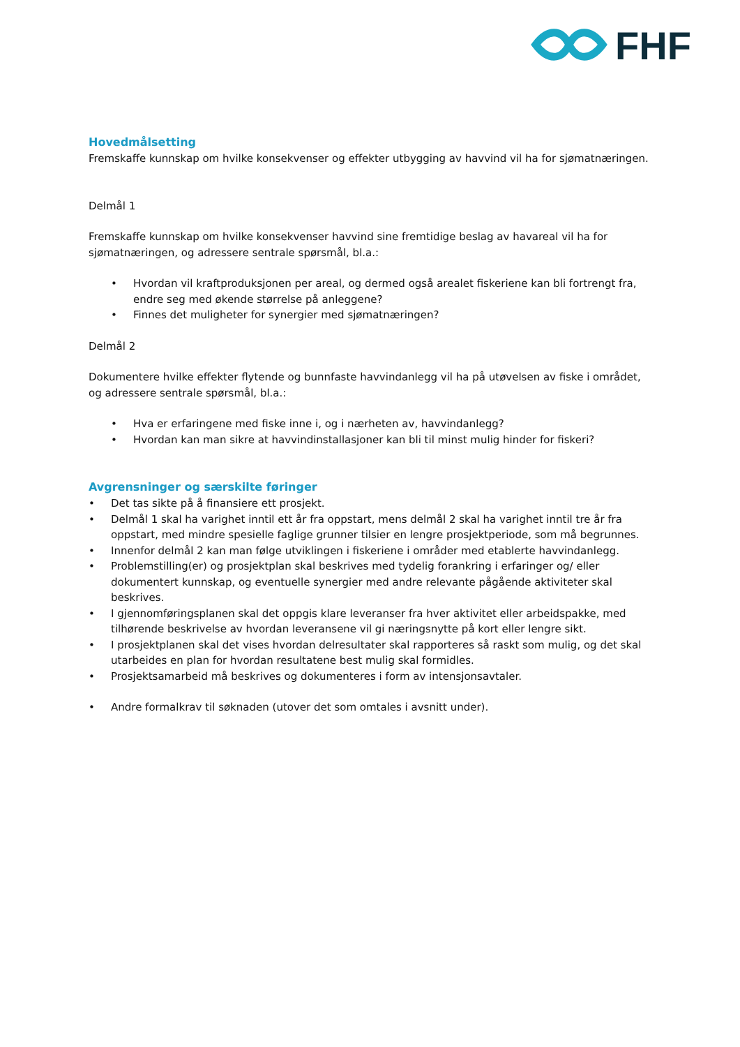FHF
Hovedmålsetting
Fremskaffe kunnskap om hvilke konsekvenser og effekter utbygging av havvind vil ha for sjømatnæringen.
Delmål 1
Fremskaffe kunnskap om hvilke konsekvenser havvind sine fremtidige beslag av havareal vil ha for sjømatnæringen, og adressere sentrale spørsmål, bl.a.:
• Hvordan vil kraftproduksjonen per areal, og dermed også arealet fiskeriene kan bli fortrengt fra, endre seg med økende størrelse på anleggene?
• Finnes det muligheter for synergier med sjømatnæringen?
Delmål 2
Dokumentere hvilke effekter flytende og bunnfaste havvindanlegg vil ha på utøvelsen av fiske i området, og adressere sentrale spørsmål, bl.a.:
• Hva er erfaringene med fiske inne i, og i nærheten av, havvindanlegg?
• Hvordan kan man sikre at havvindinstallasjoner kan bli til minst mulig hinder for fiskeri?
Avgrensninger og særskilte føringer
• Det tas sikte på å finansiere ett prosjekt.
• Delmål 1 skal ha varighet inntil ett år fra oppstart, mens delmål 2 skal ha varighet inntil tre år fra oppstart, med mindre spesielle faglige grunner tilsier en lengre prosjektperiode, som må begrunnes.
• Innenfor delmål 2 kan man følge utviklingen i fiskeriene i områder med etablerte havvindanlegg.
• Problemstilling(er) og prosjektplan skal beskrives med tydelig forankring i erfaringer og/ eller dokumentert kunnskap, og eventuelle synergier med andre relevante pågående aktiviteter skal beskrives.
• I gjennomføringsplanen skal det oppgis klare leveranser fra hver aktivitet eller arbeidspakke, med tilhørende beskrivelse av hvordan leveransene vil gi næringsnytte på kort eller lengre sikt.
• I prosjektplanen skal det vises hvordan delresultater skal rapporteres så raskt som mulig, og det skal utarbeides en plan for hvordan resultatene best mulig skal formidles.
• Prosjektsamarbeid må beskrives og dokumenteres i form av intensjonsavtaler.
• Andre formalkrav til søknaden (utover det som omtales i avsnitt under).